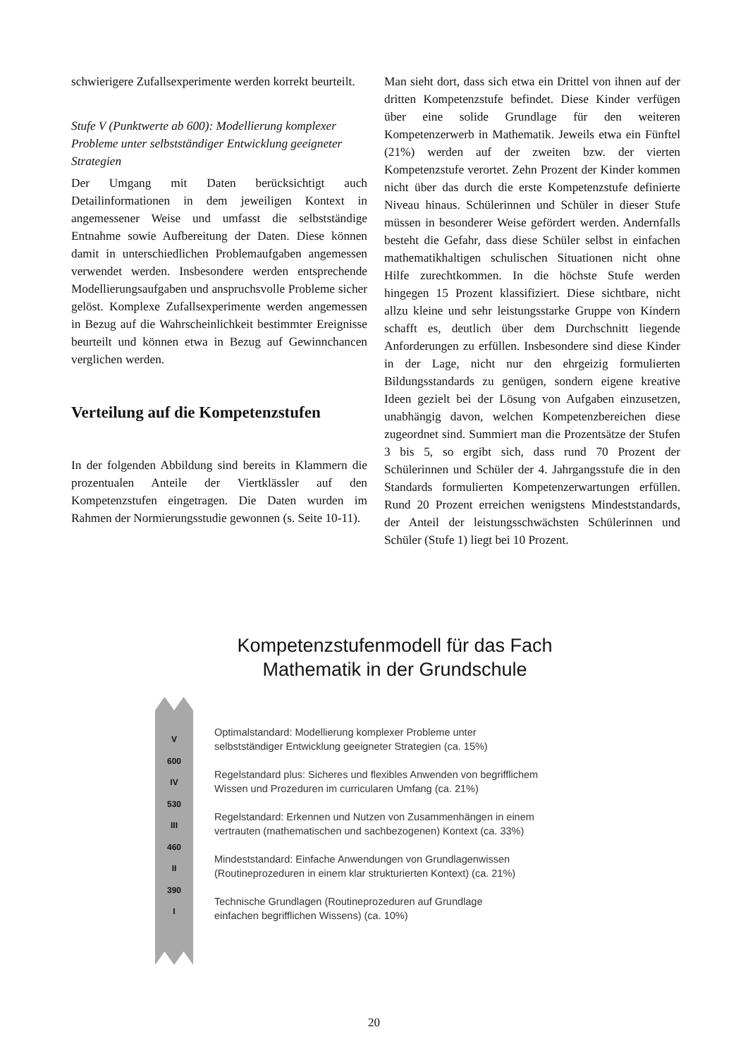schwierigere Zufallsexperimente werden korrekt beurteilt.
Stufe V (Punktwerte ab 600): Modellierung komplexer Probleme unter selbstständiger Entwicklung geeigneter Strategien
Der Umgang mit Daten berücksichtigt auch Detailinformationen in dem jeweiligen Kontext in angemessener Weise und umfasst die selbstständige Entnahme sowie Aufbereitung der Daten. Diese können damit in unterschiedlichen Problemaufgaben angemessen verwendet werden. Insbesondere werden entsprechende Modellierungsaufgaben und anspruchsvolle Probleme sicher gelöst. Komplexe Zufallsexperimente werden angemessen in Bezug auf die Wahrscheinlichkeit bestimmter Ereignisse beurteilt und können etwa in Bezug auf Gewinnchancen verglichen werden.
Verteilung auf die Kompetenzstufen
In der folgenden Abbildung sind bereits in Klammern die prozentualen Anteile der Viertklässler auf den Kompetenzstufen eingetragen. Die Daten wurden im Rahmen der Normierungsstudie gewonnen (s. Seite 10-11).
Man sieht dort, dass sich etwa ein Drittel von ihnen auf der dritten Kompetenzstufe befindet. Diese Kinder verfügen über eine solide Grundlage für den weiteren Kompetenzerwerb in Mathematik. Jeweils etwa ein Fünftel (21%) werden auf der zweiten bzw. der vierten Kompetenzstufe verortet. Zehn Prozent der Kinder kommen nicht über das durch die erste Kompetenzstufe definierte Niveau hinaus. Schülerinnen und Schüler in dieser Stufe müssen in besonderer Weise gefördert werden. Andernfalls besteht die Gefahr, dass diese Schüler selbst in einfachen mathematikhaltigen schulischen Situationen nicht ohne Hilfe zurechtkommen. In die höchste Stufe werden hingegen 15 Prozent klassifiziert. Diese sichtbare, nicht allzu kleine und sehr leistungsstarke Gruppe von Kindern schafft es, deutlich über dem Durchschnitt liegende Anforderungen zu erfüllen. Insbesondere sind diese Kinder in der Lage, nicht nur den ehrgeizig formulierten Bildungsstandards zu genügen, sondern eigene kreative Ideen gezielt bei der Lösung von Aufgaben einzusetzen, unabhängig davon, welchen Kompetenzbereichen diese zugeordnet sind. Summiert man die Prozentsätze der Stufen 3 bis 5, so ergibt sich, dass rund 70 Prozent der Schülerinnen und Schüler der 4. Jahrgangsstufe die in den Standards formulierten Kompetenzerwartungen erfüllen. Rund 20 Prozent erreichen wenigstens Mindeststandards, der Anteil der leistungsschwächsten Schülerinnen und Schüler (Stufe 1) liegt bei 10 Prozent.
Kompetenzstufenmodell für das Fach
Mathematik in der Grundschule
V
600
IV
530
III
460
II
390
I
Optimalstandard: Modellierung komplexer Probleme unter
selbstständiger Entwicklung geeigneter Strategien (ca. 15%)
Regelstandard plus: Sicheres und flexibles Anwenden von begrifflichem
Wissen und Prozeduren im curricularen Umfang (ca. 21%)
Regelstandard: Erkennen und Nutzen von Zusammenhängen in einem
vertrauten (mathematischen und sachbezogenen) Kontext (ca. 33%)
Mindeststandard: Einfache Anwendungen von Grundlagenwissen
(Routineprozeduren in einem klar strukturierten Kontext) (ca. 21%)
Technische Grundlagen (Routineprozeduren auf Grundlage
einfachen begrifflichen Wissens) (ca. 10%)
20